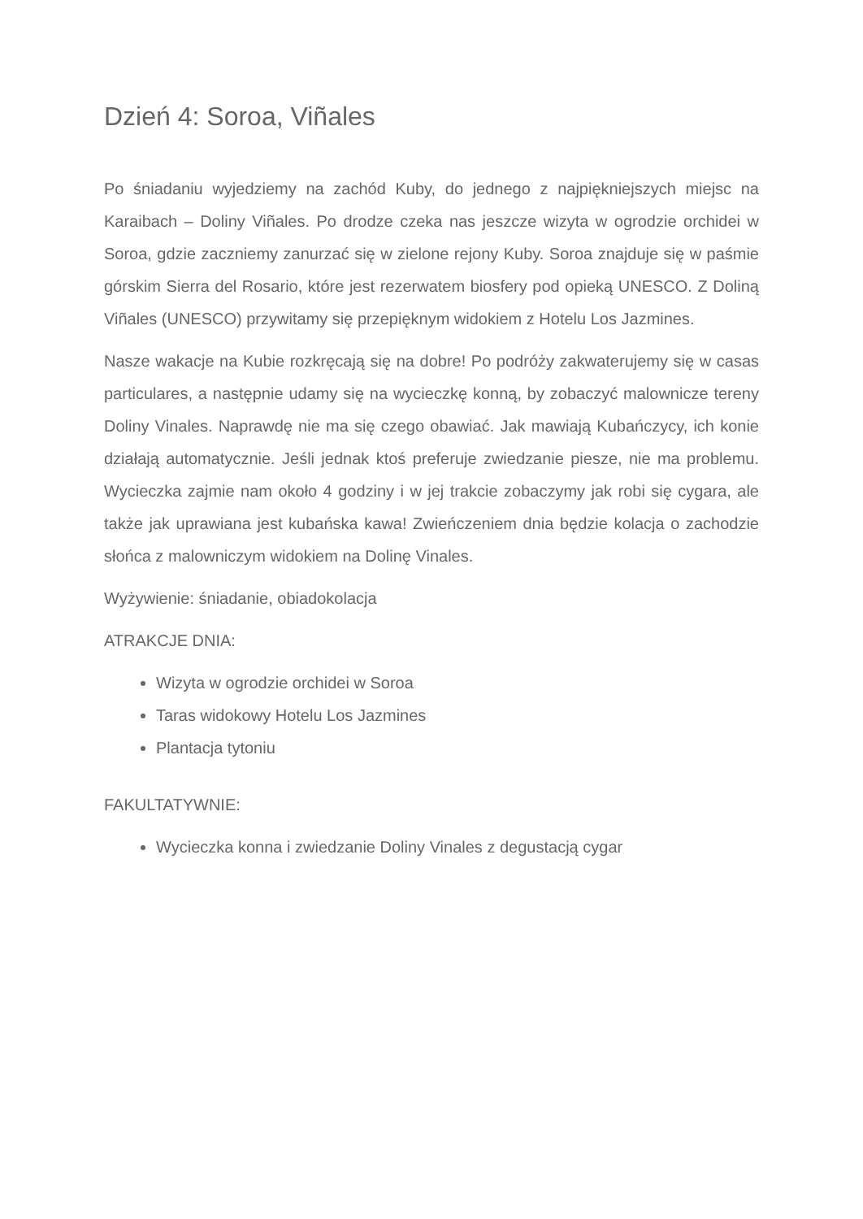Dzień 4: Soroa, Viñales
Po śniadaniu wyjedziemy na zachód Kuby, do jednego z najpiękniejszych miejsc na Karaibach – Doliny Viñales. Po drodze czeka nas jeszcze wizyta w ogrodzie orchidei w Soroa, gdzie zaczniemy zanurzać się w zielone rejony Kuby. Soroa znajduje się w paśmie górskim Sierra del Rosario, które jest rezerwatem biosfery pod opieką UNESCO. Z Doliną Viñales (UNESCO) przywitamy się przepięknym widokiem z Hotelu Los Jazmines.
Nasze wakacje na Kubie rozkręcają się na dobre! Po podróży zakwaterujemy się w casas particulares, a następnie udamy się na wycieczkę konną, by zobaczyć malownicze tereny Doliny Vinales. Naprawdę nie ma się czego obawiać. Jak mawiają Kubańczycy, ich konie działają automatycznie. Jeśli jednak ktoś preferuje zwiedzanie piesze, nie ma problemu. Wycieczka zajmie nam około 4 godziny i w jej trakcie zobaczymy jak robi się cygara, ale także jak uprawiana jest kubańska kawa! Zwieńczeniem dnia będzie kolacja o zachodzie słońca z malowniczym widokiem na Dolinę Vinales.
Wyżywienie: śniadanie, obiadokolacja
ATRAKCJE DNIA:
Wizyta w ogrodzie orchidei w Soroa
Taras widokowy Hotelu Los Jazmines
Plantacja tytoniu
FAKULTATYWNIE:
Wycieczka konna i zwiedzanie Doliny Vinales z degustacją cygar